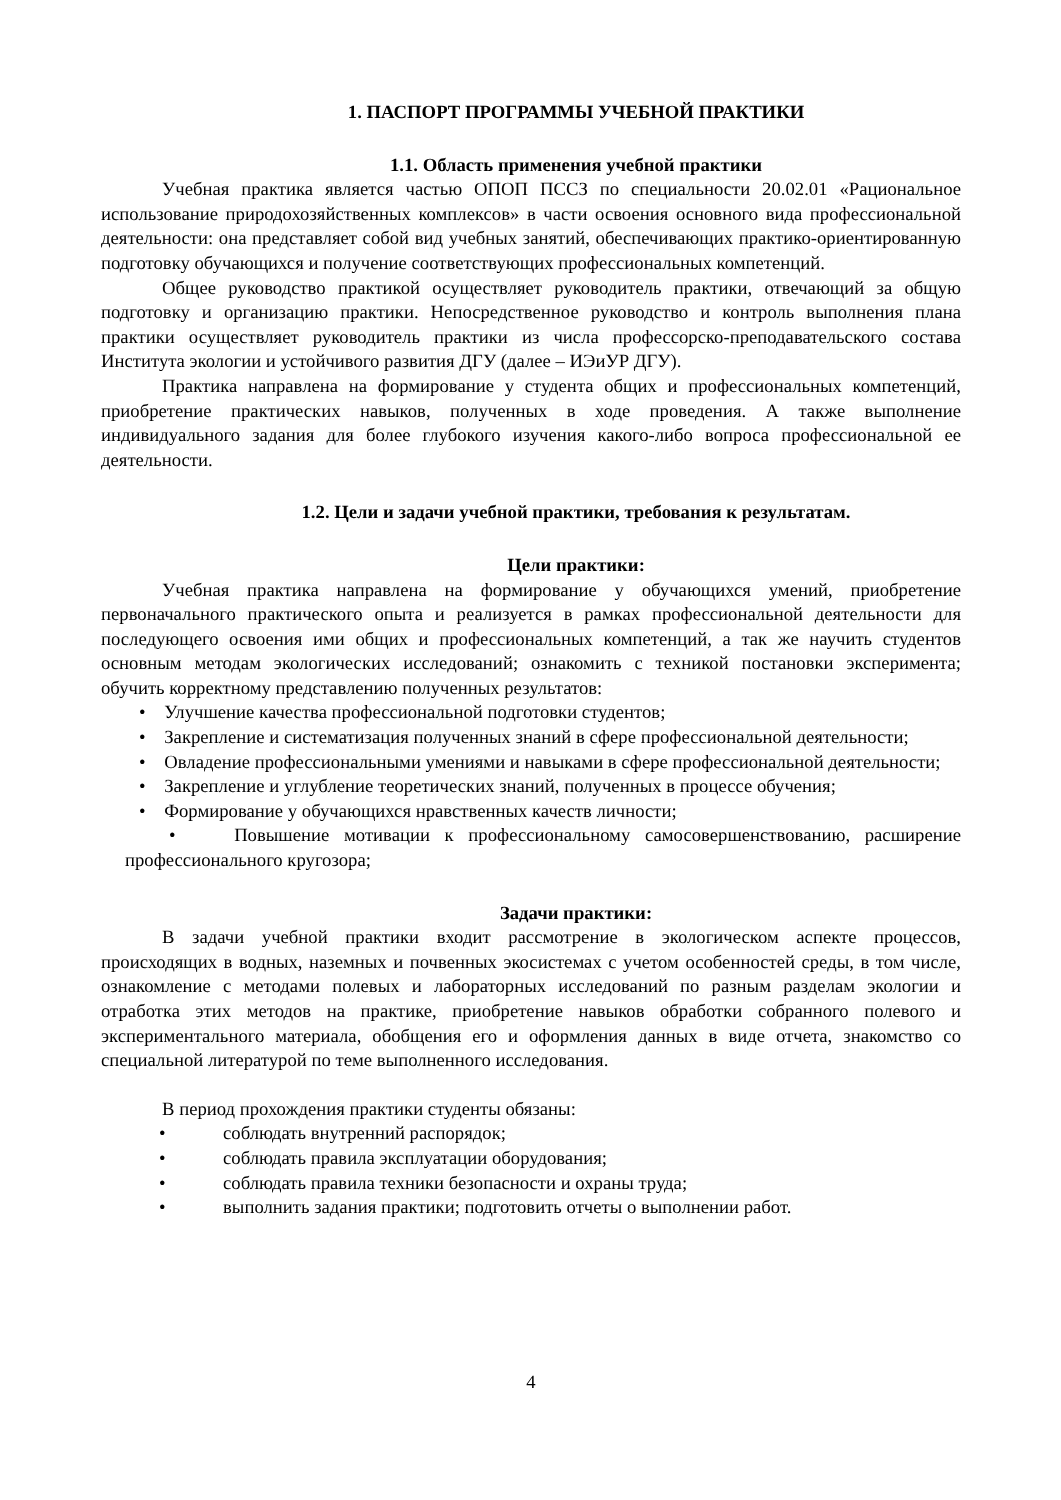1. ПАСПОРТ ПРОГРАММЫ УЧЕБНОЙ ПРАКТИКИ
1.1. Область применения учебной практики
Учебная практика является частью ОПОП ПССЗ по специальности 20.02.01 «Рациональное использование природохозяйственных комплексов» в части освоения основного вида профессиональной деятельности: она представляет собой вид учебных занятий, обеспечивающих практико-ориентированную подготовку обучающихся и получение соответствующих профессиональных компетенций.
Общее руководство практикой осуществляет руководитель практики, отвечающий за общую подготовку и организацию практики. Непосредственное руководство и контроль выполнения плана практики осуществляет руководитель практики из числа профессорско-преподавательского состава Института экологии и устойчивого развития ДГУ (далее – ИЭиУР ДГУ).
Практика направлена на формирование у студента общих и профессиональных компетенций, приобретение практических навыков, полученных в ходе проведения. А также выполнение индивидуального задания для более глубокого изучения какого-либо вопроса профессиональной ее деятельности.
1.2. Цели и задачи учебной практики, требования к результатам.
Цели практики:
Учебная практика направлена на формирование у обучающихся умений, приобретение первоначального практического опыта и реализуется в рамках профессиональной деятельности для последующего освоения ими общих и профессиональных компетенций, а так же научить студентов основным методам экологических исследований; ознакомить с техникой постановки эксперимента; обучить корректному представлению полученных результатов:
• Улучшение качества профессиональной подготовки студентов;
• Закрепление и систематизация полученных знаний в сфере профессиональной деятельности;
• Овладение профессиональными умениями и навыками в сфере профессиональной деятельности;
• Закрепление и углубление теоретических знаний, полученных в процессе обучения;
• Формирование у обучающихся нравственных качеств личности;
• Повышение мотивации к профессиональному самосовершенствованию, расширение профессионального кругозора;
Задачи практики:
В задачи учебной практики входит рассмотрение в экологическом аспекте процессов, происходящих в водных, наземных и почвенных экосистемах с учетом особенностей среды, в том числе, ознакомление с методами полевых и лабораторных исследований по разным разделам экологии и отработка этих методов на практике, приобретение навыков обработки собранного полевого и экспериментального материала, обобщения его и оформления данных в виде отчета, знакомство со специальной литературой по теме выполненного исследования.
В период прохождения практики студенты обязаны:
• соблюдать внутренний распорядок;
• соблюдать правила эксплуатации оборудования;
• соблюдать правила техники безопасности и охраны труда;
• выполнить задания практики; подготовить отчеты о выполнении работ.
4